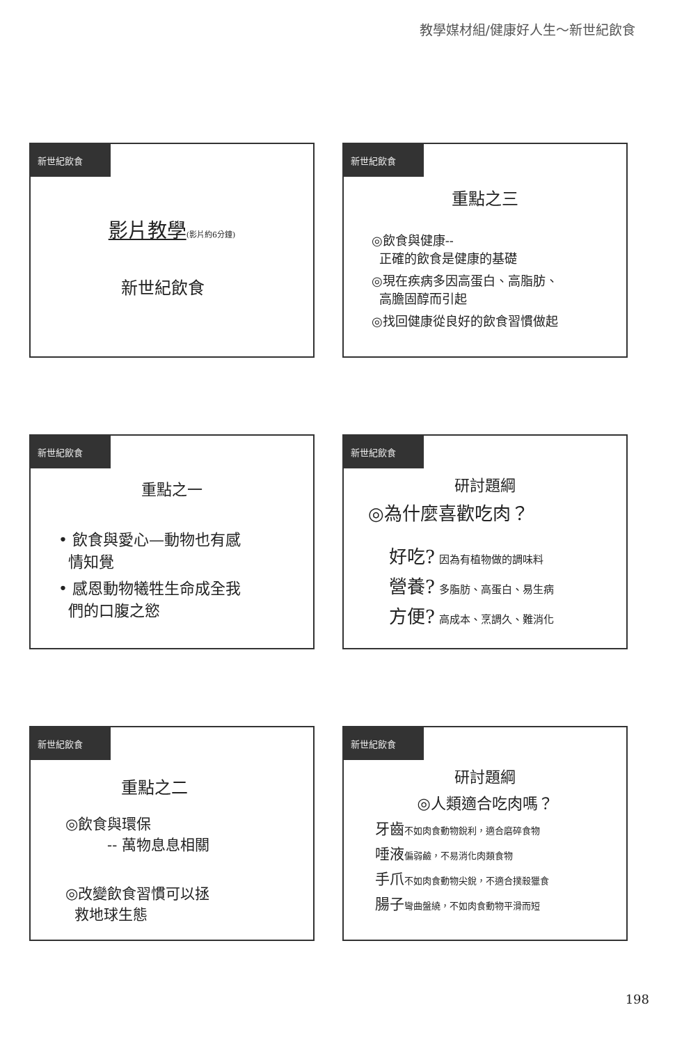教學媒材組/健康好人生～新世紀飲食
新世紀飲食
影片教學(影片約6分鐘)
新世紀飲食
新世紀飲食
重點之三
◎飲食與健康--
正確的飲食是健康的基礎
◎現在疾病多因高蛋白、高脂肪、
高膽固醇而引起
◎找回健康從良好的飲食習慣做起
新世紀飲食
重點之一
• 飲食與愛心—動物也有感
情知覺
• 感恩動物犧牲生命成全我
們的口腹之慾
新世紀飲食
研討題綱
◎為什麼喜歡吃肉？
好吃? 因為有植物做的調味料
營養? 多脂肪、高蛋白、易生病
方便? 高成本、烹調久、難消化
新世紀飲食
重點之二
◎飲食與環保
-- 萬物息息相關
◎改變飲食習慣可以拯
救地球生態
新世紀飲食
研討題綱
◎人類適合吃肉嗎？
牙齒不如肉食動物銳利，適合磨碎食物
唾液偏弱鹼，不易消化肉類食物
手爪不如肉食動物尖銳，不適合撲殺獵食
腸子彎曲盤繞，不如肉食動物平滑而短
198